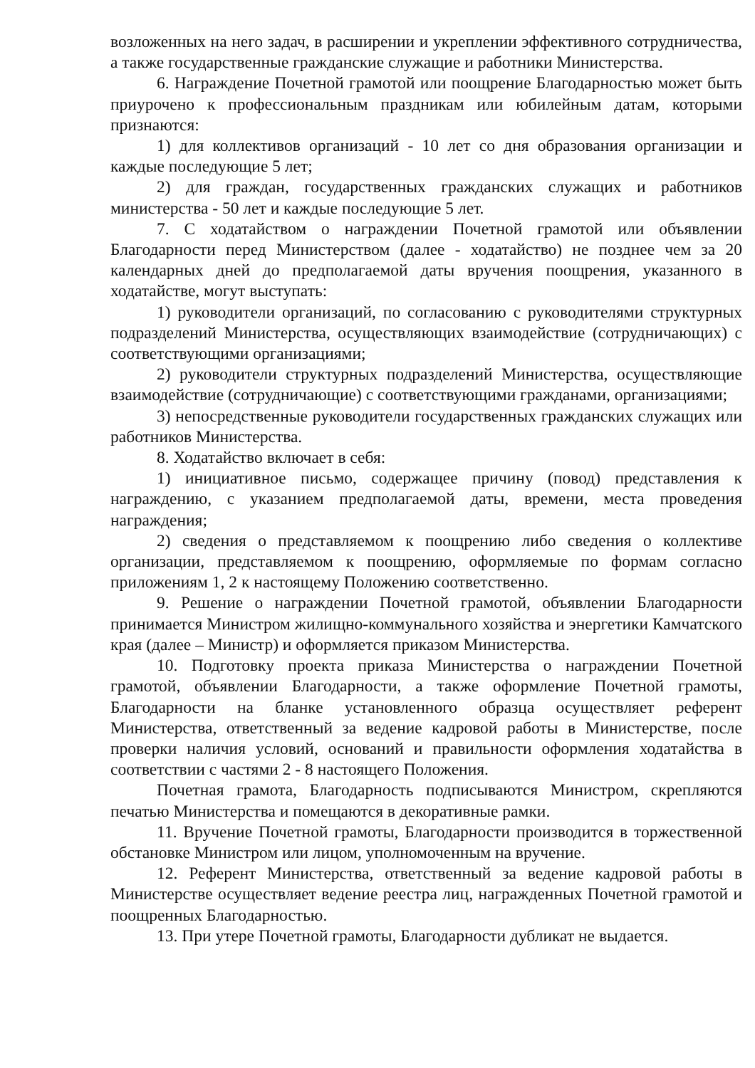возложенных на него задач, в расширении и укреплении эффективного сотрудничества, а также государственные гражданские служащие и работники Министерства.
6. Награждение Почетной грамотой или поощрение Благодарностью может быть приурочено к профессиональным праздникам или юбилейным датам, которыми признаются:
1) для коллективов организаций - 10 лет со дня образования организации и каждые последующие 5 лет;
2) для граждан, государственных гражданских служащих и работников министерства - 50 лет и каждые последующие 5 лет.
7. С ходатайством о награждении Почетной грамотой или объявлении Благодарности перед Министерством (далее - ходатайство) не позднее чем за 20 календарных дней до предполагаемой даты вручения поощрения, указанного в ходатайстве, могут выступать:
1) руководители организаций, по согласованию с руководителями структурных подразделений Министерства, осуществляющих взаимодействие (сотрудничающих) с соответствующими организациями;
2) руководители структурных подразделений Министерства, осуществляющие взаимодействие (сотрудничающие) с соответствующими гражданами, организациями;
3) непосредственные руководители государственных гражданских служащих или работников Министерства.
8. Ходатайство включает в себя:
1) инициативное письмо, содержащее причину (повод) представления к награждению, с указанием предполагаемой даты, времени, места проведения награждения;
2) сведения о представляемом к поощрению либо сведения о коллективе организации, представляемом к поощрению, оформляемые по формам согласно приложениям 1, 2 к настоящему Положению соответственно.
9. Решение о награждении Почетной грамотой, объявлении Благодарности принимается Министром жилищно-коммунального хозяйства и энергетики Камчатского края (далее – Министр) и оформляется приказом Министерства.
10. Подготовку проекта приказа Министерства о награждении Почетной грамотой, объявлении Благодарности, а также оформление Почетной грамоты, Благодарности на бланке установленного образца осуществляет референт Министерства, ответственный за ведение кадровой работы в Министерстве, после проверки наличия условий, оснований и правильности оформления ходатайства в соответствии с частями 2 - 8 настоящего Положения.
Почетная грамота, Благодарность подписываются Министром, скрепляются печатью Министерства и помещаются в декоративные рамки.
11. Вручение Почетной грамоты, Благодарности производится в торжественной обстановке Министром или лицом, уполномоченным на вручение.
12. Референт Министерства, ответственный за ведение кадровой работы в Министерстве осуществляет ведение реестра лиц, награжденных Почетной грамотой и поощренных Благодарностью.
13. При утере Почетной грамоты, Благодарности дубликат не выдается.